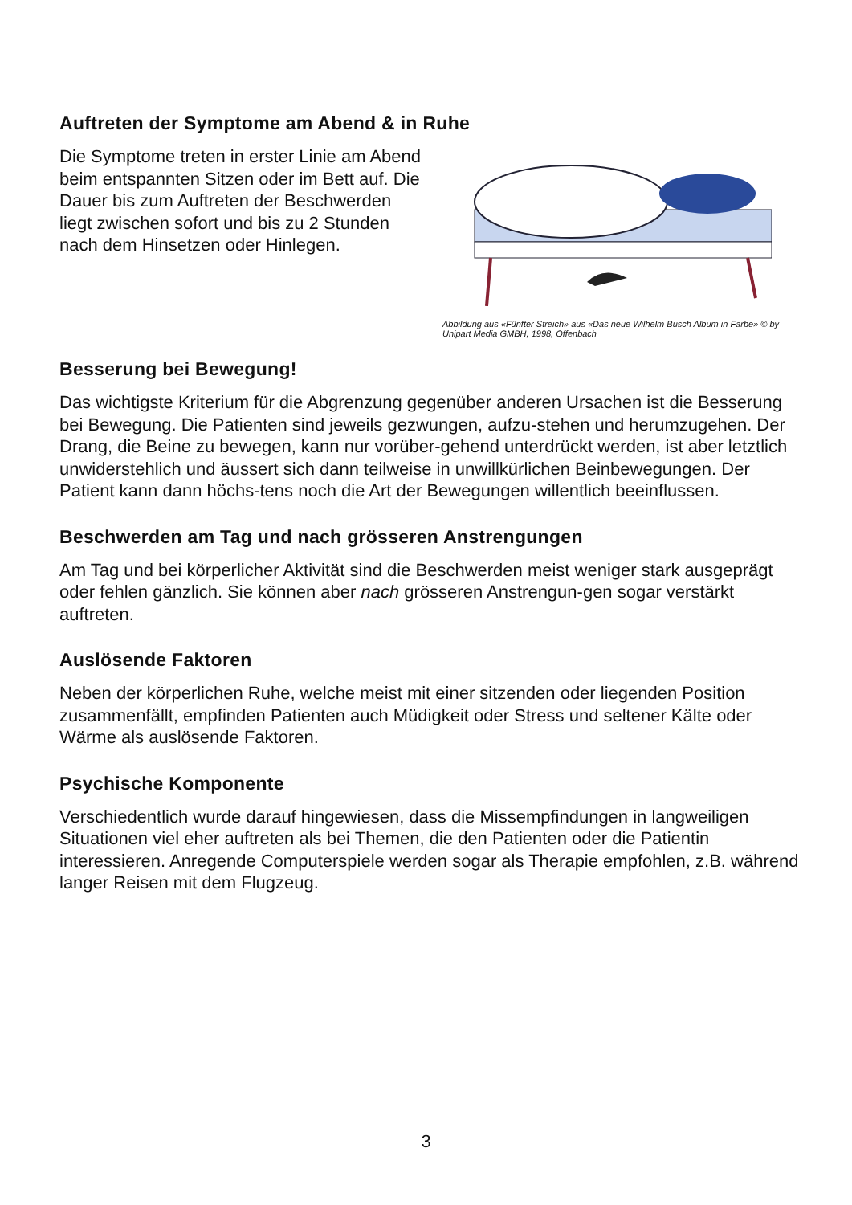Auftreten der Symptome am Abend & in Ruhe
Die Symptome treten in erster Linie am Abend beim entspannten Sitzen oder im Bett auf. Die Dauer bis zum Auftreten der Beschwerden liegt zwischen sofort und bis zu 2 Stunden nach dem Hinsetzen oder Hinlegen.
Abbildung aus «Fünfter Streich» aus «Das neue Wilhelm Busch Album in Farbe» © by Unipart Media GMBH, 1998, Offenbach
Besserung bei Bewegung!
Das wichtigste Kriterium für die Abgrenzung gegenüber anderen Ursachen ist die Besserung bei Bewegung. Die Patienten sind jeweils gezwungen, aufzu-stehen und herumzugehen. Der Drang, die Beine zu bewegen, kann nur vorüber-gehend unterdrückt werden, ist aber letztlich unwiderstehlich und äussert sich dann teilweise in unwillkürlichen Beinbewegungen. Der Patient kann dann höchs-tens noch die Art der Bewegungen willentlich beeinflussen.
Beschwerden am Tag und nach grösseren Anstrengungen
Am Tag und bei körperlicher Aktivität sind die Beschwerden meist weniger stark ausgeprägt oder fehlen gänzlich. Sie können aber nach grösseren Anstrengun-gen sogar verstärkt auftreten.
Auslösende Faktoren
Neben der körperlichen Ruhe, welche meist mit einer sitzenden oder liegenden Position zusammenfällt, empfinden Patienten auch Müdigkeit oder Stress und seltener Kälte oder Wärme als auslösende Faktoren.
Psychische Komponente
Verschiedentlich wurde darauf hingewiesen, dass die Missempfindungen in langweiligen Situationen viel eher auftreten als bei Themen, die den Patienten oder die Patientin interessieren. Anregende Computerspiele werden sogar als Therapie empfohlen, z.B. während langer Reisen mit dem Flugzeug.
3